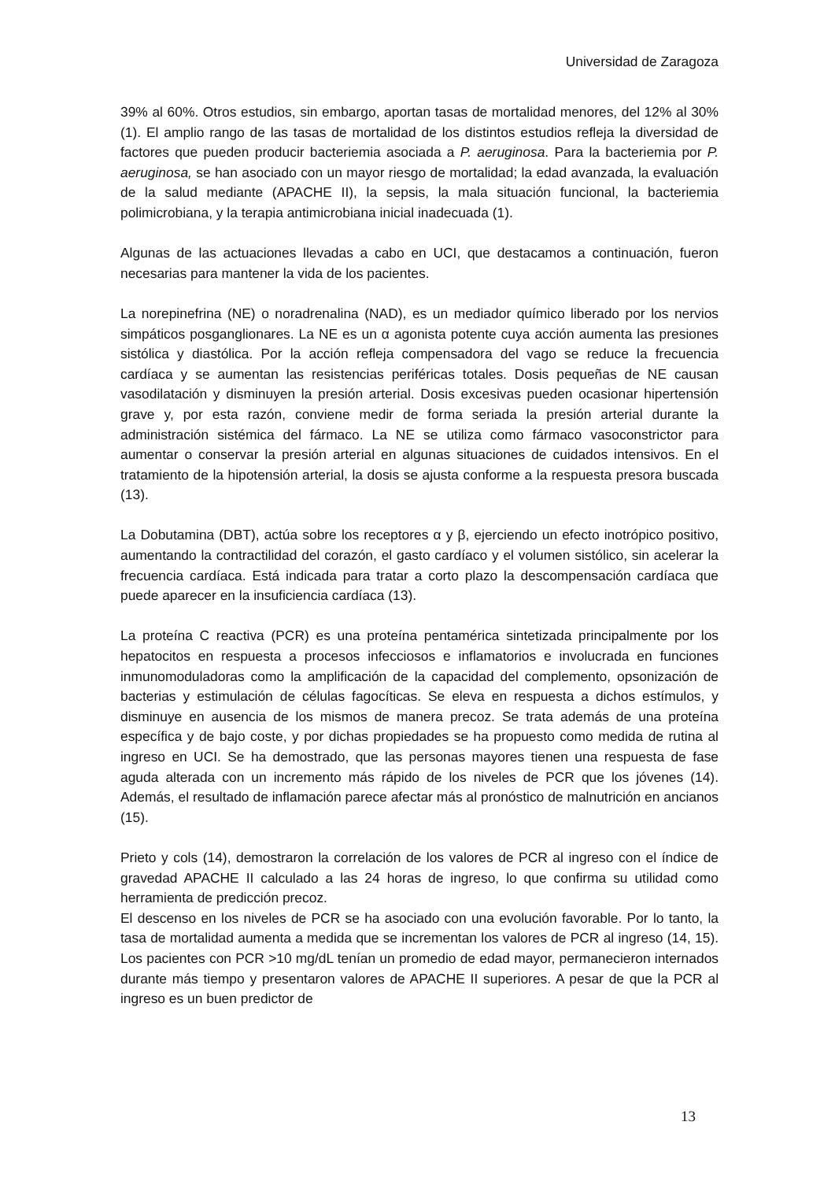Universidad de Zaragoza
39% al 60%. Otros estudios, sin embargo, aportan tasas de mortalidad menores, del 12% al 30% (1). El amplio rango de las tasas de mortalidad de los distintos estudios refleja la diversidad de factores que pueden producir bacteriemia asociada a P. aeruginosa. Para la bacteriemia por P. aeruginosa, se han asociado con un mayor riesgo de mortalidad; la edad avanzada, la evaluación de la salud mediante (APACHE II), la sepsis, la mala situación funcional, la bacteriemia polimicrobiana, y la terapia antimicrobiana inicial inadecuada (1).
Algunas de las actuaciones llevadas a cabo en UCI, que destacamos a continuación, fueron necesarias para mantener la vida de los pacientes.
La norepinefrina (NE) o noradrenalina (NAD), es un mediador químico liberado por los nervios simpáticos posganglionares. La NE es un α agonista potente cuya acción aumenta las presiones sistólica y diastólica. Por la acción refleja compensadora del vago se reduce la frecuencia cardíaca y se aumentan las resistencias periféricas totales. Dosis pequeñas de NE causan vasodilatación y disminuyen la presión arterial. Dosis excesivas pueden ocasionar hipertensión grave y, por esta razón, conviene medir de forma seriada la presión arterial durante la administración sistémica del fármaco. La NE se utiliza como fármaco vasoconstrictor para aumentar o conservar la presión arterial en algunas situaciones de cuidados intensivos. En el tratamiento de la hipotensión arterial, la dosis se ajusta conforme a la respuesta presora buscada (13).
La Dobutamina (DBT), actúa sobre los receptores α y β, ejerciendo un efecto inotrópico positivo, aumentando la contractilidad del corazón, el gasto cardíaco y el volumen sistólico, sin acelerar la frecuencia cardíaca. Está indicada para tratar a corto plazo la descompensación cardíaca que puede aparecer en la insuficiencia cardíaca (13).
La proteína C reactiva (PCR) es una proteína pentamérica sintetizada principalmente por los hepatocitos en respuesta a procesos infecciosos e inflamatorios e involucrada en funciones inmunomoduladoras como la amplificación de la capacidad del complemento, opsonización de bacterias y estimulación de células fagocíticas. Se eleva en respuesta a dichos estímulos, y disminuye en ausencia de los mismos de manera precoz. Se trata además de una proteína específica y de bajo coste, y por dichas propiedades se ha propuesto como medida de rutina al ingreso en UCI. Se ha demostrado, que las personas mayores tienen una respuesta de fase aguda alterada con un incremento más rápido de los niveles de PCR que los jóvenes (14). Además, el resultado de inflamación parece afectar más al pronóstico de malnutrición en ancianos (15).
Prieto y cols (14), demostraron la correlación de los valores de PCR al ingreso con el índice de gravedad APACHE II calculado a las 24 horas de ingreso, lo que confirma su utilidad como herramienta de predicción precoz.
El descenso en los niveles de PCR se ha asociado con una evolución favorable. Por lo tanto, la tasa de mortalidad aumenta a medida que se incrementan los valores de PCR al ingreso (14, 15). Los pacientes con PCR >10 mg/dL tenían un promedio de edad mayor, permanecieron internados durante más tiempo y presentaron valores de APACHE II superiores. A pesar de que la PCR al ingreso es un buen predictor de
13